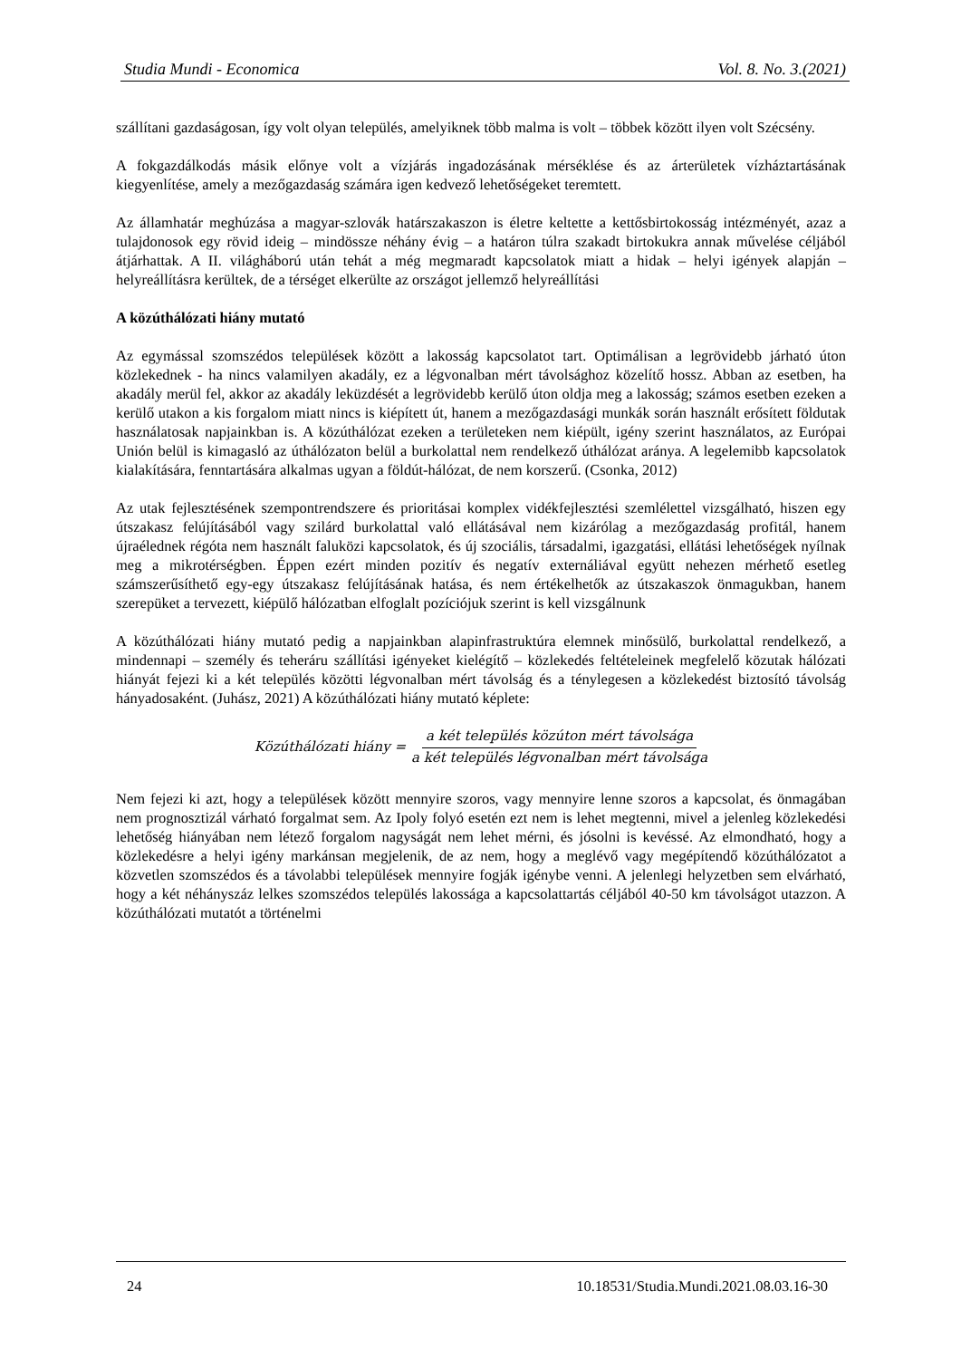Studia Mundi - Economica Vol. 8. No. 3.(2021)
szállítani gazdaságosan, így volt olyan település, amelyiknek több malma is volt – többek között ilyen volt Szécsény.
A fokgazdálkodás másik előnye volt a vízjárás ingadozásának mérséklése és az árterületek vízháztartásának kiegyenlítése, amely a mezőgazdaság számára igen kedvező lehetőségeket teremtett.
Az államhatár meghúzása a magyar-szlovák határszakaszon is életre keltette a kettősbirtokosság intézményét, azaz a tulajdonosok egy rövid ideig – mindössze néhány évig – a határon túlra szakadt birtokukra annak művelése céljából átjárhattak. A II. világháború után tehát a még megmaradt kapcsolatok miatt a hidak – helyi igények alapján – helyreállításra kerültek, de a térséget elkerülte az országot jellemző helyreállítási
A közúthálózati hiány mutató
Az egymással szomszédos települések között a lakosság kapcsolatot tart. Optimálisan a legrövidebb járható úton közlekednek - ha nincs valamilyen akadály, ez a légvonalban mért távolsághoz közelítő hossz. Abban az esetben, ha akadály merül fel, akkor az akadály leküzdését a legrövidebb kerülő úton oldja meg a lakosság; számos esetben ezeken a kerülő utakon a kis forgalom miatt nincs is kiépített út, hanem a mezőgazdasági munkák során használt erősített földutak használatosak napjainkban is. A közúthálózat ezeken a területeken nem kiépült, igény szerint használatos, az Európai Unión belül is kimagasló az úthálózaton belül a burkolattal nem rendelkező úthálózat aránya. A legelemibb kapcsolatok kialakítására, fenntartására alkalmas ugyan a földút-hálózat, de nem korszerű. (Csonka, 2012)
Az utak fejlesztésének szempontrendszere és prioritásai komplex vidékfejlesztési szemlélettel vizsgálható, hiszen egy útszakasz felújításából vagy szilárd burkolattal való ellátásával nem kizárólag a mezőgazdaság profitál, hanem újraélednek régóta nem használt faluközi kapcsolatok, és új szociális, társadalmi, igazgatási, ellátási lehetőségek nyílnak meg a mikrotérségben. Éppen ezért minden pozitív és negatív externáliával együtt nehezen mérhető esetleg számszerűsíthető egy-egy útszakasz felújításának hatása, és nem értékelhetők az útszakaszok önmagukban, hanem szerepüket a tervezett, kiépülő hálózatban elfoglalt pozíciójuk szerint is kell vizsgálnunk
A közúthálózati hiány mutató pedig a napjainkban alapinfrastruktúra elemnek minősülő, burkolattal rendelkező, a mindennapi – személy és teheráru szállítási igényeket kielégítő – közlekedés feltételeinek megfelelő közutak hálózati hiányát fejezi ki a két település közötti légvonalban mért távolság és a ténylegesen a közlekedést biztosító távolság hányadosaként. (Juhász, 2021) A közúthálózati hiány mutató képlete:
Közúthálózati hiány = a két település közúton mért távolsága a két település légvonalban mért távolsága
Nem fejezi ki azt, hogy a települések között mennyire szoros, vagy mennyire lenne szoros a kapcsolat, és önmagában nem prognosztizál várható forgalmat sem. Az Ipoly folyó esetén ezt nem is lehet megtenni, mivel a jelenleg közlekedési lehetőség hiányában nem létező forgalom nagyságát nem lehet mérni, és jósolni is kevéssé. Az elmondható, hogy a közlekedésre a helyi igény markánsan megjelenik, de az nem, hogy a meglévő vagy megépítendő közúthálózatot a közvetlen szomszédos és a távolabbi települések mennyire fogják igénybe venni. A jelenlegi helyzetben sem elvárható, hogy a két néhányszáz lelkes szomszédos település lakossága a kapcsolattartás céljából 40-50 km távolságot utazzon. A közúthálózati mutatót a történelmi
24 10.18531/Studia.Mundi.2021.08.03.16-30